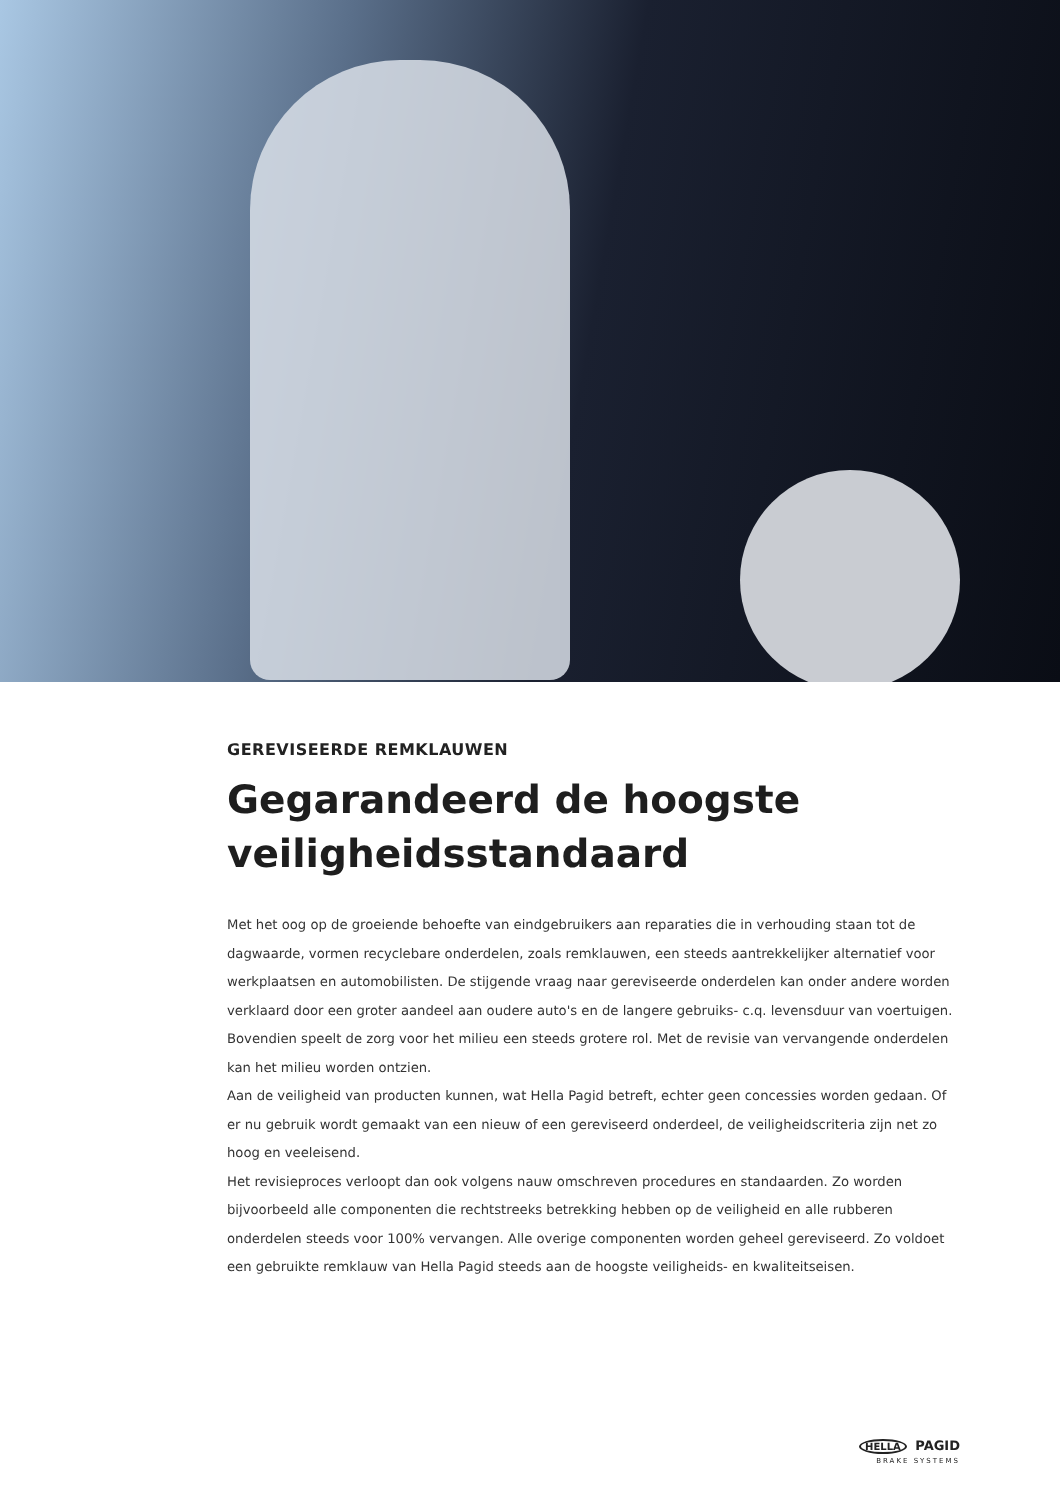GEREVISEERDE REMKLAUWEN
Gegarandeerd de hoogste veiligheidsstandaard
Met het oog op de groeiende behoefte van eindgebruikers aan reparaties die in verhouding staan tot de dagwaarde, vormen recyclebare onderdelen, zoals remklauwen, een steeds aantrekkelijker alternatief voor werkplaatsen en automobilisten. De stijgende vraag naar gereviseerde onderdelen kan onder andere worden verklaard door een groter aandeel aan oudere auto's en de langere gebruiks- c.q. levensduur van voertuigen. Bovendien speelt de zorg voor het milieu een steeds grotere rol. Met de revisie van vervangende onderdelen kan het milieu worden ontzien.
Aan de veiligheid van producten kunnen, wat Hella Pagid betreft, echter geen concessies worden gedaan. Of er nu gebruik wordt gemaakt van een nieuw of een gereviseerd onderdeel, de veiligheidscriteria zijn net zo hoog en veeleisend.
Het revisieproces verloopt dan ook volgens nauw omschreven procedures en standaarden. Zo worden bijvoorbeeld alle componenten die rechtstreeks betrekking hebben op de veiligheid en alle rubberen onderdelen steeds voor 100% vervangen. Alle overige componenten worden geheel gereviseerd. Zo voldoet een gebruikte remklauw van Hella Pagid steeds aan de hoogste veiligheids- en kwaliteitseisen.
HELLA PAGID
BRAKE SYSTEMS